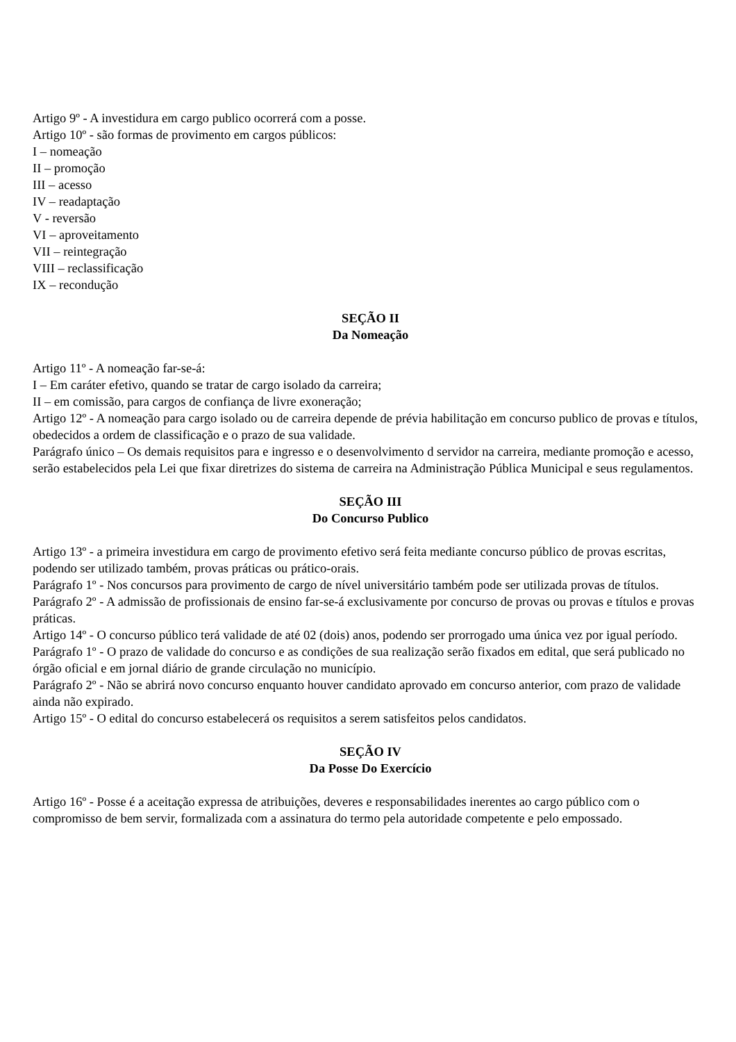Artigo 9º - A investidura em cargo publico ocorrerá com a posse.
Artigo 10º - são formas de provimento em cargos públicos:
I – nomeação
II – promoção
III – acesso
IV – readaptação
V - reversão
VI – aproveitamento
VII – reintegração
VIII – reclassificação
IX – recondução
SEÇÃO II
Da Nomeação
Artigo 11º - A nomeação far-se-á:
I – Em caráter efetivo, quando se tratar de cargo isolado da carreira;
II – em comissão, para cargos de confiança de livre exoneração;
Artigo 12º - A nomeação para cargo isolado ou de carreira depende de prévia habilitação em concurso publico de provas e títulos, obedecidos a ordem de classificação e o prazo de sua validade.
Parágrafo único – Os demais requisitos para e ingresso e o desenvolvimento d servidor na carreira, mediante promoção e acesso, serão estabelecidos pela Lei que fixar diretrizes do sistema de carreira na Administração Pública Municipal e seus regulamentos.
SEÇÃO III
Do Concurso Publico
Artigo 13º - a primeira investidura em cargo de provimento efetivo será feita mediante concurso público de provas escritas, podendo ser utilizado também, provas práticas ou prático-orais.
Parágrafo 1º - Nos concursos para provimento de cargo de nível universitário também pode ser utilizada provas de títulos.
Parágrafo 2º - A admissão de profissionais de ensino far-se-á exclusivamente por concurso de provas ou provas e títulos e provas práticas.
Artigo 14º - O concurso público terá validade de até 02 (dois) anos, podendo ser prorrogado uma única vez por igual período.
Parágrafo 1º - O prazo de validade do concurso e as condições de sua realização serão fixados em edital, que será publicado no órgão oficial e em jornal diário de grande circulação no município.
Parágrafo 2º - Não se abrirá novo concurso enquanto houver candidato aprovado em concurso anterior, com prazo de validade ainda não expirado.
Artigo 15º - O edital do concurso estabelecerá os requisitos a serem satisfeitos pelos candidatos.
SEÇÃO IV
Da Posse Do Exercício
Artigo 16º - Posse é a aceitação expressa de atribuições, deveres e responsabilidades inerentes ao cargo público com o compromisso de bem servir, formalizada com a assinatura do termo pela autoridade competente e pelo empossado.